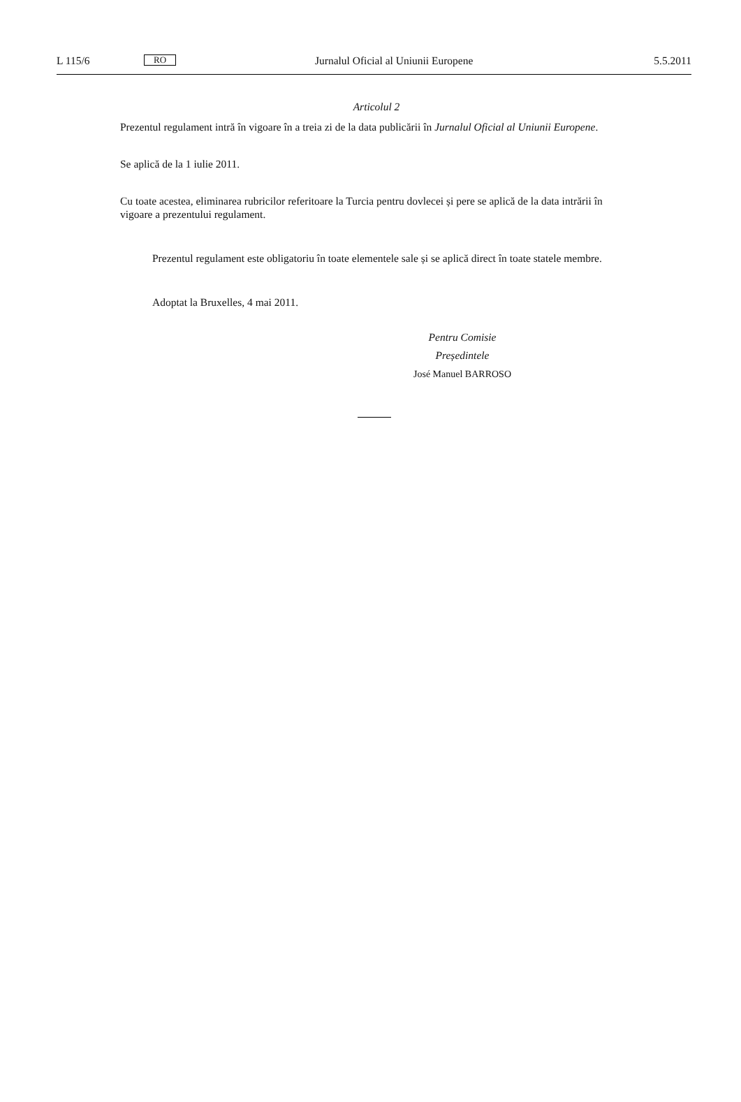L 115/6
RO
Jurnalul Oficial al Uniunii Europene
5.5.2011
Articolul 2
Prezentul regulament intră în vigoare în a treia zi de la data publicării în Jurnalul Oficial al Uniunii Europene.
Se aplică de la 1 iulie 2011.
Cu toate acestea, eliminarea rubricilor referitoare la Turcia pentru dovlecei și pere se aplică de la data intrării în vigoare a prezentului regulament.
Prezentul regulament este obligatoriu în toate elementele sale și se aplică direct în toate statele membre.
Adoptat la Bruxelles, 4 mai 2011.
Pentru Comisie
Președintele
José Manuel BARROSO